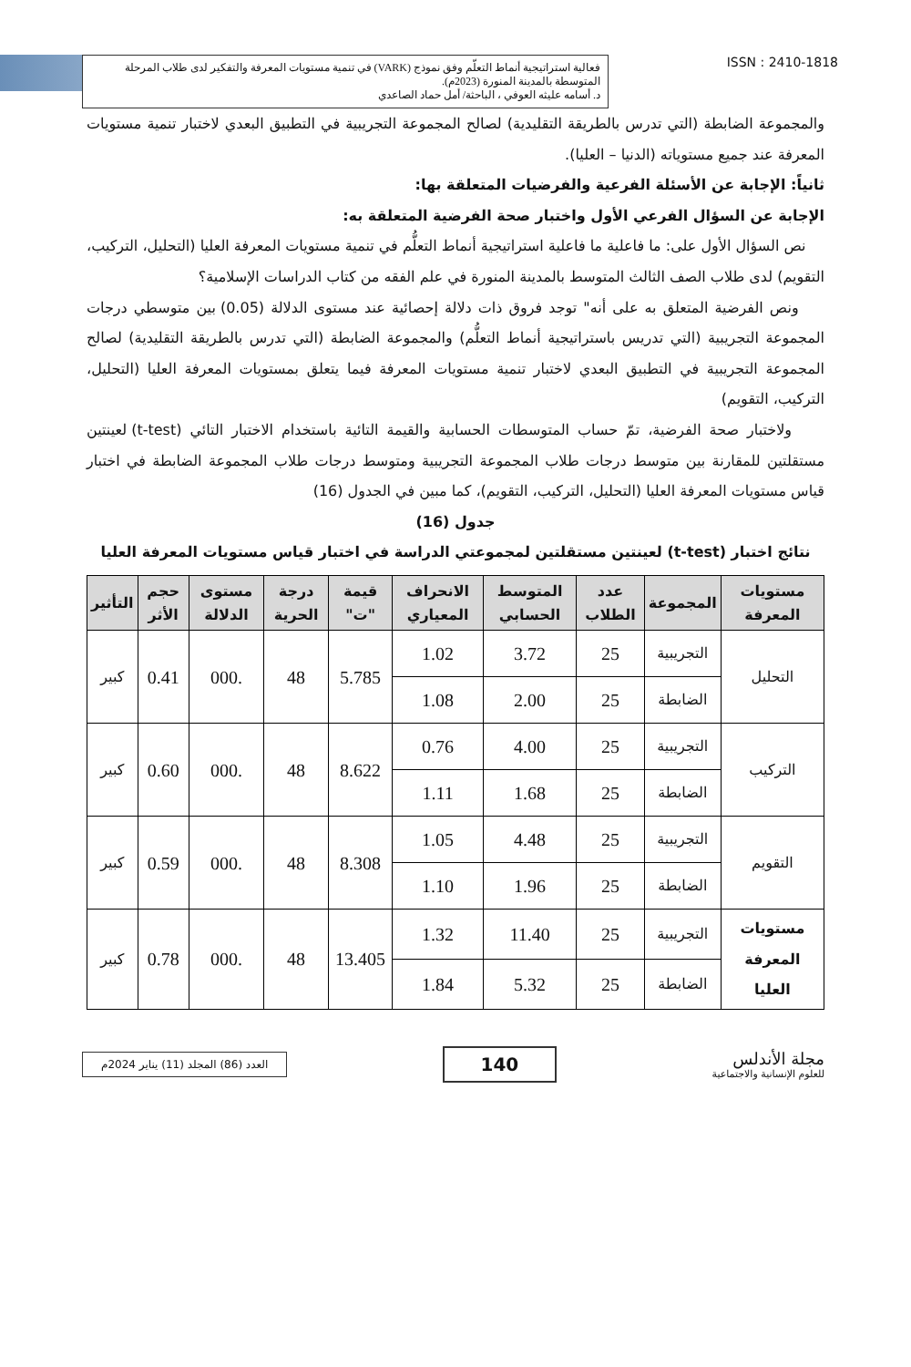فعالية استراتيجية أنماط التعلّم وفق نموذج (VARK) في تنمية مستويات المعرفة والتفكير لدى طلاب المرحلة المتوسطة بالمدينة المنورة (2023م).
د. أسامه عليثه العوفي ، الباحثة/ أمل حماد الصاعدي
ISSN : 2410-1818
والمجموعة الضابطة (التي تدرس بالطريقة التقليدية) لصالح المجموعة التجريبية في التطبيق البعدي لاختبار تنمية مستويات المعرفة عند جميع مستوياته (الدنيا – العليا).
ثانياً: الإجابة عن الأسئلة الفرعية والفرضيات المتعلقة بها:
الإجابة عن السؤال الفرعي الأول واختبار صحة الفرضية المتعلقة به:
نص السؤال الأول على: ما فاعلية ما فاعلية استراتيجية أنماط التعلُّم في تنمية مستويات المعرفة العليا (التحليل، التركيب، التقويم) لدى طلاب الصف الثالث المتوسط بالمدينة المنورة في علم الفقه من كتاب الدراسات الإسلامية؟
ونص الفرضية المتعلق به على أنه" توجد فروق ذات دلالة إحصائية عند مستوى الدلالة (0.05) بين متوسطي درجات المجموعة التجريبية (التي تدريس باستراتيجية أنماط التعلُّم) والمجموعة الضابطة (التي تدرس بالطريقة التقليدية) لصالح المجموعة التجريبية في التطبيق البعدي لاختبار تنمية مستويات المعرفة فيما يتعلق بمستويات المعرفة العليا (التحليل، التركيب، التقويم)
ولاختبار صحة الفرضية، تمّ حساب المتوسطات الحسابية والقيمة التائية باستخدام الاختبار التائي (t-test) لعينتين مستقلتين للمقارنة بين متوسط درجات طلاب المجموعة التجريبية ومتوسط درجات طلاب المجموعة الضابطة في اختبار قياس مستويات المعرفة العليا (التحليل، التركيب، التقويم)، كما مبين في الجدول (16)
جدول (16)
نتائج اختبار (t-test) لعينتين مستقلتين لمجموعتي الدراسة في اختبار قياس مستويات المعرفة العليا
| مستويات المعرفة | المجموعة | عدد الطلاب | المتوسط الحسابي | الانحراف المعياري | قيمة "ت" | درجة الحرية | مستوى الدلالة | حجم الأثر | التأثير |
| --- | --- | --- | --- | --- | --- | --- | --- | --- | --- |
| التحليل | التجريبية | 25 | 3.72 | 1.02 | 5.785 | 48 | .000 | 0.41 | كبير |
| | الضابطة | 25 | 2.00 | 1.08 | | | | | |
| التركيب | التجريبية | 25 | 4.00 | 0.76 | 8.622 | 48 | .000 | 0.60 | كبير |
| | الضابطة | 25 | 1.68 | 1.11 | | | | | |
| التقويم | التجريبية | 25 | 4.48 | 1.05 | 8.308 | 48 | .000 | 0.59 | كبير |
| | الضابطة | 25 | 1.96 | 1.10 | | | | | |
| مستويات المعرفة العليا | التجريبية | 25 | 11.40 | 1.32 | 13.405 | 48 | .000 | 0.78 | كبير |
| | الضابطة | 25 | 5.32 | 1.84 | | | | | |
العدد (86) المجلد (11) يناير 2024م
140
مجلة الأندلس
للعلوم الإنسانية والاجتماعية